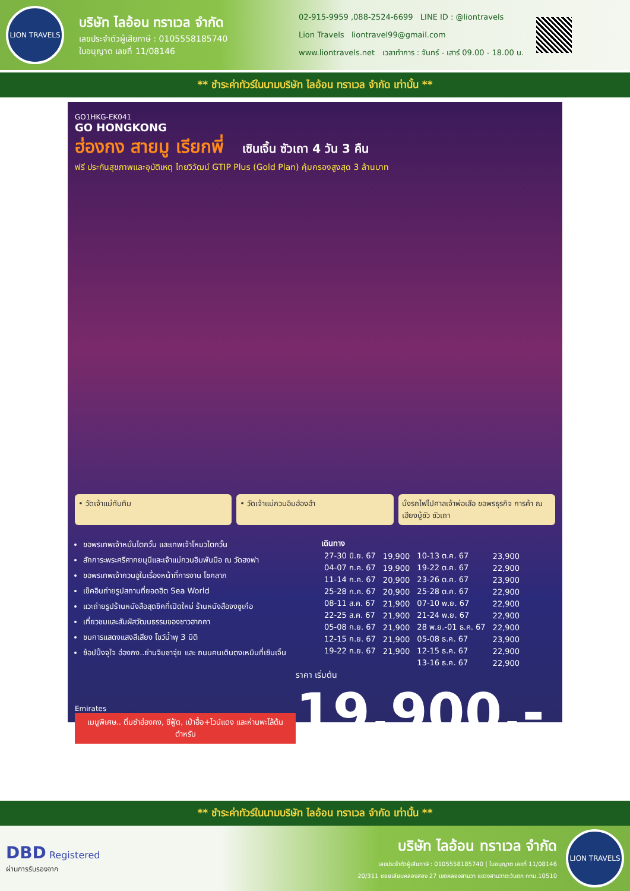LION TRAVELS
บริษัท ไลอ้อน ทราเวล จำกัด
เลขประจำตัวผู้เสียภาษี : 0105558185740
ใบอนุญาต เลขที่ 11/08146
02-915-9959 ,088-2524-6699 LINE ID : @liontravels
Lion Travels liontravel99@gmail.com
www.liontravels.net เวลาทำการ : จันทร์ - เสาร์ 09.00 - 18.00 น.
** ชำระค่าทัวร์ในนามบริษัท ไลอ้อน ทราเวล จำกัด เท่านั้น **
GO1HKG-EK041
GO HONGKONG
ฮ่องกง สายมู เรียกพี่ เซินเจิ้น ซัวเถา 4 วัน 3 คืน
ฟรี ประกันสุขภาพและอุบัติเหตุ ไทยวิวัฒน์ GTIP Plus (Gold Plan) คุ้มครองสูงสุด 3 ล้านบาท
• วัดเจ้าแม่ทับทิม • วัดเจ้าแม่กวนอิมฮ่องฮำ นั่งรถไฟไปศาลเจ้าพ่อเสือ ขอพรธุรกิจ การค้า ณ เฮียงบู้ซัว ซัวเถา
ขอพรเทพเจ้าหมั่นไตกวั้น และเทพเจ้าโหมวไตกวั้น
สักการะพระศรีศากยมุนีและเจ้าแม่กวนอิมพันมือ ณ วัดฮงฟา
ขอพรเทพเจ้ากวนอูในเรื่องหน้าที่การงาน โชคลาภ
เช็คอินถ่ายรูปสถานที่ยอดฮิต Sea World
แวะถ่ายรูปร้านหนังสือสุดชิคที่เปิดใหม่ ร้านหนังสือจงซูเก๋อ
เที่ยวชมและสัมผัสวัฒนธรรมของชาวฮากกา
ชมการแสดงแสงสีเสียง โชว์น้ำพุ 3 มิติ
ช้อปปิ้งจุใจ ฮ่องกง..ย่านจิมซาจุ่ย และ ถนนคนเดินตงเหมินที่เซินเจิ้น
| เดินทาง | | | |
| --- | --- | --- | --- |
| 27-30 มิ.ย. 67 | 19,900 | 10-13 ต.ค. 67 | 23,900 |
| 04-07 ก.ค. 67 | 19,900 | 19-22 ต.ค. 67 | 22,900 |
| 11-14 ก.ค. 67 | 20,900 | 23-26 ต.ค. 67 | 23,900 |
| 25-28 ก.ค. 67 | 20,900 | 25-28 ต.ค. 67 | 22,900 |
| 08-11 ส.ค. 67 | 21,900 | 07-10 พ.ย. 67 | 22,900 |
| 22-25 ส.ค. 67 | 21,900 | 21-24 พ.ย. 67 | 22,900 |
| 05-08 ก.ย. 67 | 21,900 | 28 พ.ย.-01 ธ.ค. 67 | 22,900 |
| 12-15 ก.ย. 67 | 21,900 | 05-08 ธ.ค. 67 | 23,900 |
| 19-22 ก.ย. 67 | 21,900 | 12-15 ธ.ค. 67 | 22,900 |
| | | 13-16 ธ.ค. 67 | 22,900 |
Emirates
เมนูพิเศษ.. ติ่มซำฮ่องกง, ซีฟู้ด, เป่าฮื้อ+ไวน์แดง และห่านพะโล้ต้นตำหรับ
ราคา เริ่มต้น 19,900.-
** ชำระค่าทัวร์ในนามบริษัท ไลอ้อน ทราเวล จำกัด เท่านั้น **
DBD Registered
ผ่านการรับรองจาก
บริษัท ไลอ้อน ทราเวล จำกัด
เลขประจำตัวผู้เสียภาษี : 0105558185740 | ใบอนุญาต เลขที่ 11/08146
20/311 ซอยเลียบคลองสอง 27 เขตคลองสามวา แขวงสามวาตะวันตก กทม.10510
LION TRAVELS